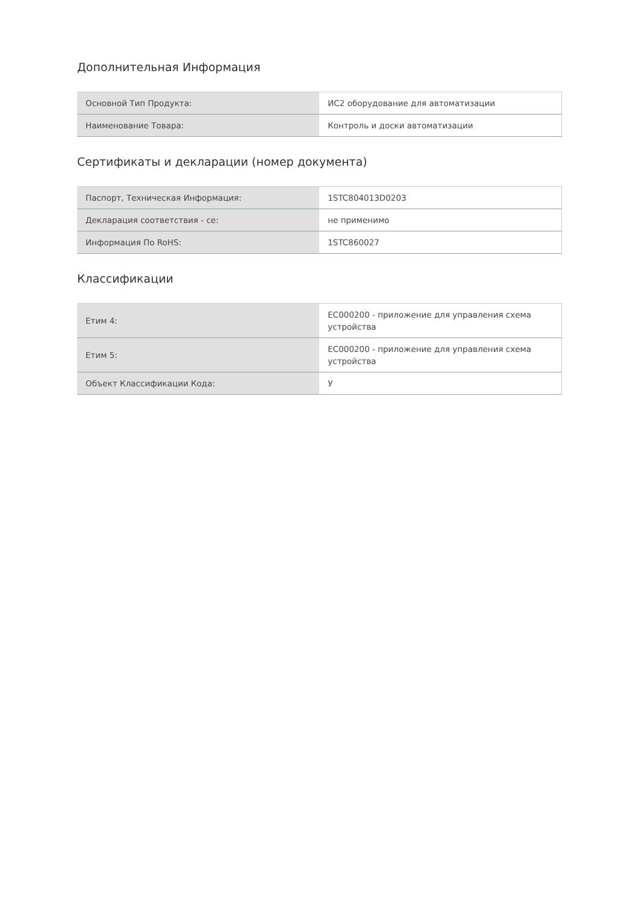Дополнительная Информация
| Основной Тип Продукта: | ИС2 оборудование для автоматизации |
| Наименование Товара: | Контроль и доски автоматизации |
Сертификаты и декларации (номер документа)
| Паспорт, Техническая Информация: | 1STC804013D0203 |
| Декларация соответствия - се: | не применимо |
| Информация По RoHS: | 1STC860027 |
Классификации
| Етим 4: | EC000200 - приложение для управления схема устройства |
| Етим 5: | EC000200 - приложение для управления схема устройства |
| Объект Классификации Кода: | У |